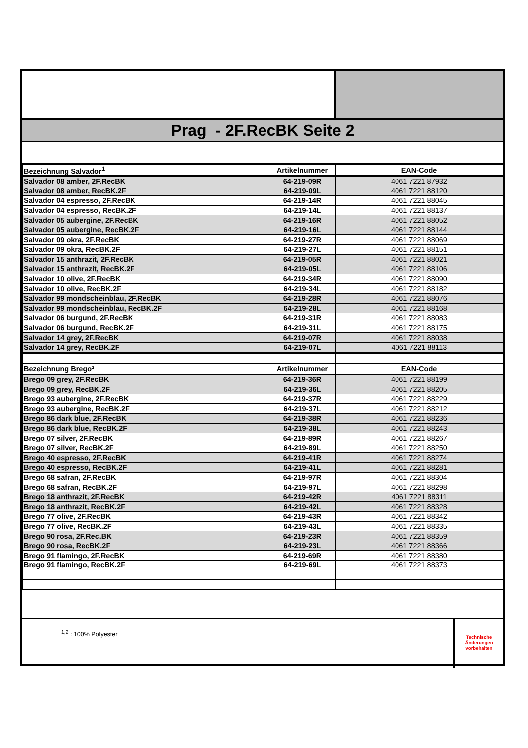Prag - 2F.RecBK Seite 2
| Bezeichnung Salvador<sup>1</sup> | Artikelnummer | EAN-Code |
| --- | --- | --- |
| Salvador 08 amber, 2F.RecBK | 64-219-09R | 4061 7221 87932 |
| Salvador 08 amber, RecBK.2F | 64-219-09L | 4061 7221 88120 |
| Salvador 04 espresso, 2F.RecBK | 64-219-14R | 4061 7221 88045 |
| Salvador 04 espresso, RecBK.2F | 64-219-14L | 4061 7221 88137 |
| Salvador 05 aubergine, 2F.RecBK | 64-219-16R | 4061 7221 88052 |
| Salvador 05 aubergine, RecBK.2F | 64-219-16L | 4061 7221 88144 |
| Salvador 09 okra, 2F.RecBK | 64-219-27R | 4061 7221 88069 |
| Salvador 09 okra, RecBK.2F | 64-219-27L | 4061 7221 88151 |
| Salvador 15 anthrazit, 2F.RecBK | 64-219-05R | 4061 7221 88021 |
| Salvador 15 anthrazit, RecBK.2F | 64-219-05L | 4061 7221 88106 |
| Salvador 10 olive, 2F.RecBK | 64-219-34R | 4061 7221 88090 |
| Salvador 10 olive, RecBK.2F | 64-219-34L | 4061 7221 88182 |
| Salvador 99 mondscheinblau, 2F.RecBK | 64-219-28R | 4061 7221 88076 |
| Salvador 99 mondscheinblau, RecBK.2F | 64-219-28L | 4061 7221 88168 |
| Salvador 06 burgund, 2F.RecBK | 64-219-31R | 4061 7221 88083 |
| Salvador 06 burgund, RecBK.2F | 64-219-31L | 4061 7221 88175 |
| Salvador 14 grey, 2F.RecBK | 64-219-07R | 4061 7221 88038 |
| Salvador 14 grey, RecBK.2F | 64-219-07L | 4061 7221 88113 |
| Bezeichnung Brego² | Artikelnummer | EAN-Code |
| Brego 09 grey, 2F.RecBK | 64-219-36R | 4061 7221 88199 |
| Brego 09 grey, RecBK.2F | 64-219-36L | 4061 7221 88205 |
| Brego 93 aubergine, 2F.RecBK | 64-219-37R | 4061 7221 88229 |
| Brego 93 aubergine, RecBK.2F | 64-219-37L | 4061 7221 88212 |
| Brego 86 dark blue, 2F.RecBK | 64-219-38R | 4061 7221 88236 |
| Brego 86 dark blue, RecBK.2F | 64-219-38L | 4061 7221 88243 |
| Brego 07 silver, 2F.RecBK | 64-219-89R | 4061 7221 88267 |
| Brego 07 silver, RecBK.2F | 64-219-89L | 4061 7221 88250 |
| Brego 40 espresso, 2F.RecBK | 64-219-41R | 4061 7221 88274 |
| Brego 40 espresso, RecBK.2F | 64-219-41L | 4061 7221 88281 |
| Brego 68 safran, 2F.RecBK | 64-219-97R | 4061 7221 88304 |
| Brego 68 safran, RecBK.2F | 64-219-97L | 4061 7221 88298 |
| Brego 18 anthrazit, 2F.RecBK | 64-219-42R | 4061 7221 88311 |
| Brego 18 anthrazit, RecBK.2F | 64-219-42L | 4061 7221 88328 |
| Brego 77 olive, 2F.RecBK | 64-219-43R | 4061 7221 88342 |
| Brego 77 olive, RecBK.2F | 64-219-43L | 4061 7221 88335 |
| Brego 90 rosa, 2F.Rec.BK | 64-219-23R | 4061 7221 88359 |
| Brego 90 rosa, RecBK.2F | 64-219-23L | 4061 7221 88366 |
| Brego 91 flamingo, 2F.RecBK | 64-219-69R | 4061 7221 88380 |
| Brego 91 flamingo, RecBK.2F | 64-219-69L | 4061 7221 88373 |
<sup>1,2</sup> : 100% Polyester
Technische
Änderungen
vorbehalten